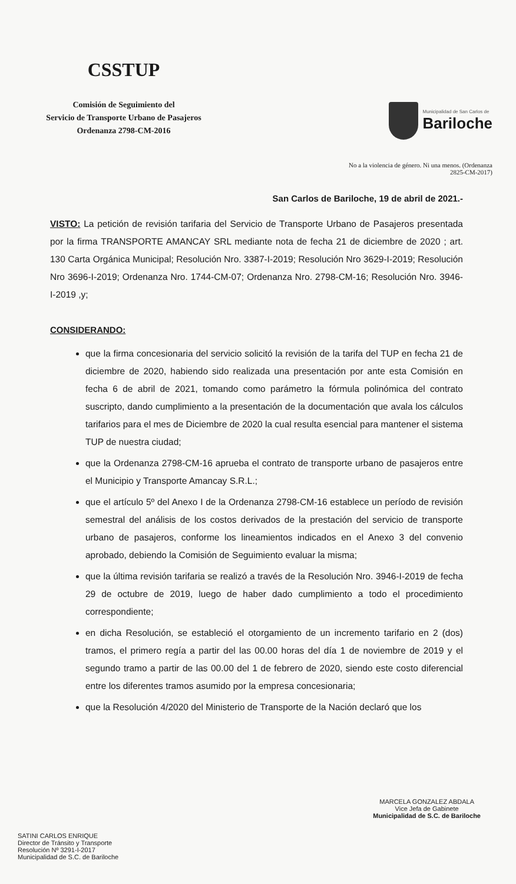CSSTUP
Comisión de Seguimiento del
Servicio de Transporte Urbano de Pasajeros
Ordenanza 2798-CM-2016
Municipalidad de San Carlos de
Bariloche
No a la violencia de género. Ni una menos. (Ordenanza
2825-CM-2017)
San Carlos de Bariloche, 19 de abril de 2021.-
VISTO: La petición de revisión tarifaria del Servicio de Transporte Urbano de Pasajeros presentada por la firma TRANSPORTE AMANCAY SRL mediante nota de fecha 21 de diciembre de 2020 ; art. 130 Carta Orgánica Municipal; Resolución Nro. 3387-I-2019; Resolución Nro 3629-I-2019; Resolución Nro 3696-I-2019; Ordenanza Nro. 1744-CM-07; Ordenanza Nro. 2798-CM-16; Resolución Nro. 3946-I-2019 ,y;
CONSIDERANDO:
que la firma concesionaria del servicio solicitó la revisión de la tarifa del TUP en fecha 21 de diciembre de 2020, habiendo sido realizada una presentación por ante esta Comisión en fecha 6 de abril de 2021, tomando como parámetro la fórmula polinómica del contrato suscripto, dando cumplimiento a la presentación de la documentación que avala los cálculos tarifarios para el mes de Diciembre de 2020 la cual resulta esencial para mantener el sistema TUP de nuestra ciudad;
que la Ordenanza 2798-CM-16 aprueba el contrato de transporte urbano de pasajeros entre el Municipio y Transporte Amancay S.R.L.;
que el artículo 5º del Anexo I de la Ordenanza 2798-CM-16 establece un período de revisión semestral del análisis de los costos derivados de la prestación del servicio de transporte urbano de pasajeros, conforme los lineamientos indicados en el Anexo 3 del convenio aprobado, debiendo la Comisión de Seguimiento evaluar la misma;
que la última revisión tarifaria se realizó a través de la Resolución Nro. 3946-I-2019 de fecha 29 de octubre de 2019, luego de haber dado cumplimiento a todo el procedimiento correspondiente;
en dicha Resolución, se estableció el otorgamiento de un incremento tarifario en 2 (dos) tramos, el primero regía a partir del las 00.00 horas del día 1 de noviembre de 2019 y el segundo tramo a partir de las 00.00 del 1 de febrero de 2020, siendo este costo diferencial entre los diferentes tramos asumido por la empresa concesionaria;
que la Resolución 4/2020 del Ministerio de Transporte de la Nación declaró que los
SATINI CARLOS ENRIQUE
Director de Tránsito y Transporte
Resolución Nº 3291-I-2017
Municipalidad de S.C. de Bariloche
MARCELA GONZALEZ ABDALA
Vice Jefa de Gabinete
Municipalidad de S.C. de Bariloche